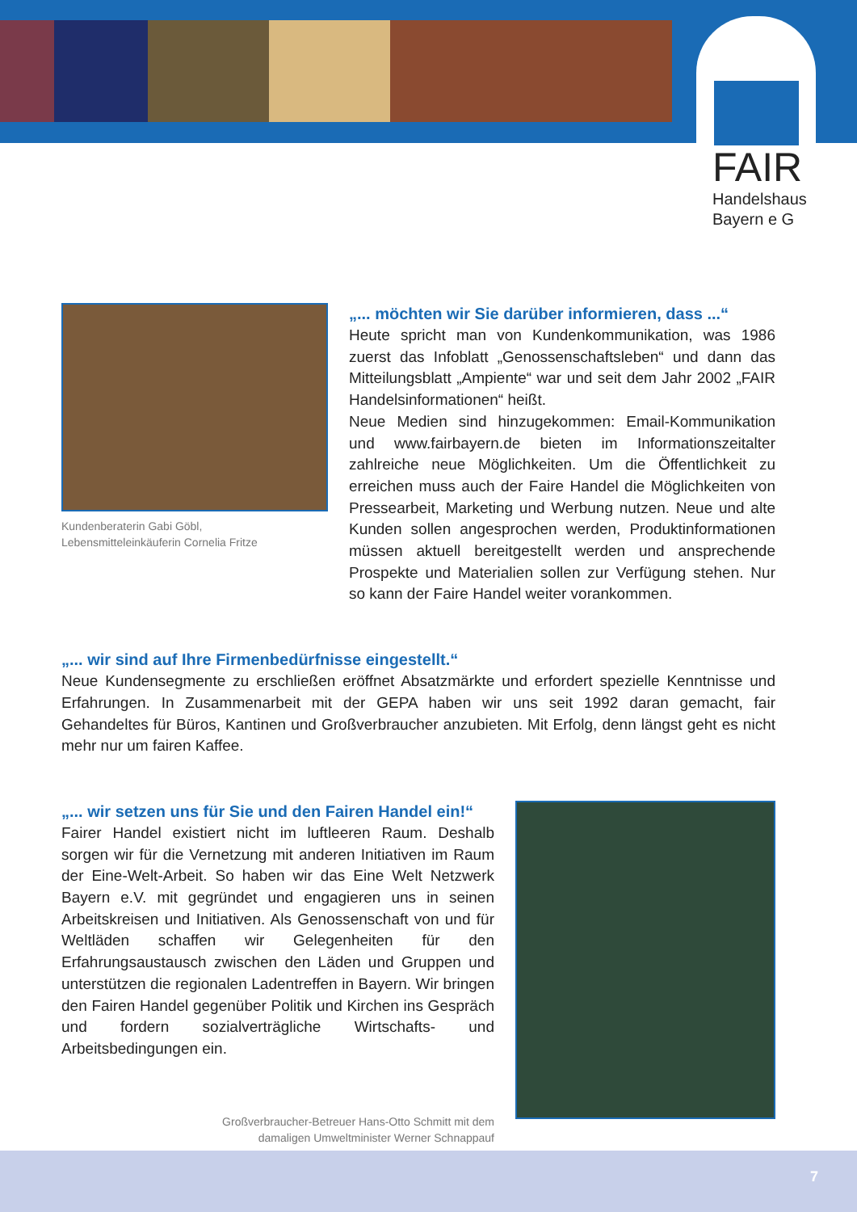FAIR
Handelshaus
Bayern e G
Kundenberaterin Gabi Göbl,
Lebensmitteleinkäuferin Cornelia Fritze
„... möchten wir Sie darüber informieren, dass ...“
Heute spricht man von Kundenkommunikation, was 1986 zuerst das Infoblatt „Genossenschaftsleben“ und dann das Mitteilungsblatt „Ampiente“ war und seit dem Jahr 2002 „FAIR Handelsinformationen“ heißt.
Neue Medien sind hinzugekommen: Email-Kommunikation und www.fairbayern.de bieten im Informationszeitalter zahlreiche neue Möglichkeiten. Um die Öffentlichkeit zu erreichen muss auch der Faire Handel die Möglichkeiten von Pressearbeit, Marketing und Werbung nutzen. Neue und alte Kunden sollen angesprochen werden, Produktinformationen müssen aktuell bereitgestellt werden und ansprechende Prospekte und Materialien sollen zur Verfügung stehen. Nur so kann der Faire Handel weiter vorankommen.
„... wir sind auf Ihre Firmenbedürfnisse eingestellt.“
Neue Kundensegmente zu erschließen eröffnet Absatzmärkte und erfordert spezielle Kenntnisse und Erfahrungen. In Zusammenarbeit mit der GEPA haben wir uns seit 1992 daran gemacht, fair Gehandeltes für Büros, Kantinen und Großverbraucher anzubieten. Mit Erfolg, denn längst geht es nicht mehr nur um fairen Kaffee.
„... wir setzen uns für Sie und den Fairen Handel ein!“
Fairer Handel existiert nicht im luftleeren Raum. Deshalb sorgen wir für die Vernetzung mit anderen Initiativen im Raum der Eine-Welt-Arbeit. So haben wir das Eine Welt Netzwerk Bayern e.V. mit gegründet und engagieren uns in seinen Arbeitskreisen und Initiativen. Als Genossenschaft von und für Weltläden schaffen wir Gelegenheiten für den Erfahrungsaustausch zwischen den Läden und Gruppen und unterstützen die regionalen Ladentreffen in Bayern. Wir bringen den Fairen Handel gegenüber Politik und Kirchen ins Gespräch und fordern sozialverträgliche Wirtschafts- und Arbeitsbedingungen ein.
Großverbraucher-Betreuer Hans-Otto Schmitt mit dem
damaligen Umweltminister Werner Schnappauf
7